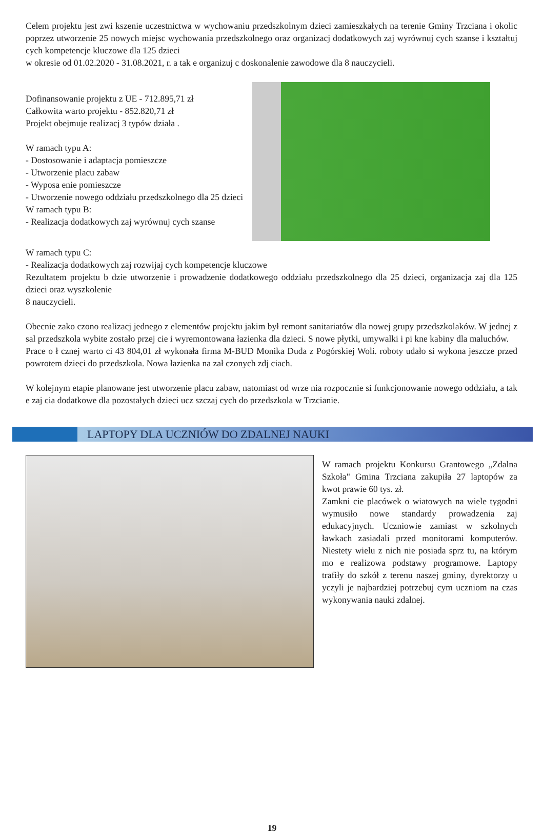Celem projektu jest zwi kszenie uczestnictwa w wychowaniu przedszkolnym dzieci zamieszkałych na terenie Gminy Trzciana i okolic poprzez utworzenie 25 nowych miejsc wychowania przedszkolnego oraz organizacj dodatkowych zaj wyrównuj cych szanse i kształtuj cych kompetencje kluczowe dla 125 dzieci
w okresie od 01.02.2020 - 31.08.2021, r. a tak e organizuj c doskonalenie zawodowe dla 8 nauczycieli.
Dofinansowanie projektu z UE - 712.895,71 zł
Całkowita warto projektu - 852.820,71 zł
Projekt obejmuje realizacj 3 typów działa .
W ramach typu A:
- Dostosowanie i adaptacja pomieszcze
- Utworzenie placu zabaw
- Wyposa enie pomieszcze
- Utworzenie nowego oddziału przedszkolnego dla 25 dzieci
W ramach typu B:
- Realizacja dodatkowych zaj wyrównuj cych szanse
W ramach typu C:
- Realizacja dodatkowych zaj rozwijaj cych kompetencje kluczowe
Rezultatem projektu b dzie utworzenie i prowadzenie dodatkowego oddziału przedszkolnego dla 25 dzieci, organizacja zaj dla 125 dzieci oraz wyszkolenie
8 nauczycieli.
Obecnie zako czono realizacj jednego z elementów projektu jakim był remont sanitariatów dla nowej grupy przedszkolaków. W jednej z sal przedszkola wybite zostało przej cie i wyremontowana łazienka dla dzieci. S nowe płytki, umywalki i pi kne kabiny dla maluchów.
Prace o ł cznej warto ci 43 804,01 zł wykonała firma M-BUD Monika Duda z Pogórskiej Woli. roboty udało si wykona jeszcze przed powrotem dzieci do przedszkola. Nowa łazienka na zał czonych zdj ciach.
W kolejnym etapie planowane jest utworzenie placu zabaw, natomiast od wrze nia rozpocznie si funkcjonowanie nowego oddziału, a tak e zaj cia dodatkowe dla pozostałych dzieci ucz szczaj cych do przedszkola w Trzcianie.
LAPTOPY DLA UCZNIÓW DO ZDALNEJ NAUKI
W ramach projektu Konkursu Grantowego „Zdalna Szkoła" Gmina Trzciana zakupiła 27 laptopów za kwot prawie 60 tys. zł.
Zamkni cie placówek o wiatowych na wiele tygodni wymusiło nowe standardy prowadzenia zaj edukacyjnych. Uczniowie zamiast w szkolnych ławkach zasiadali przed monitorami komputerów. Niestety wielu z nich nie posiada sprz tu, na którym mo e realizowa podstawy programowe. Laptopy trafiły do szkół z terenu naszej gminy, dyrektorzy u yczyli je najbardziej potrzebuj cym uczniom na czas wykonywania nauki zdalnej.
19